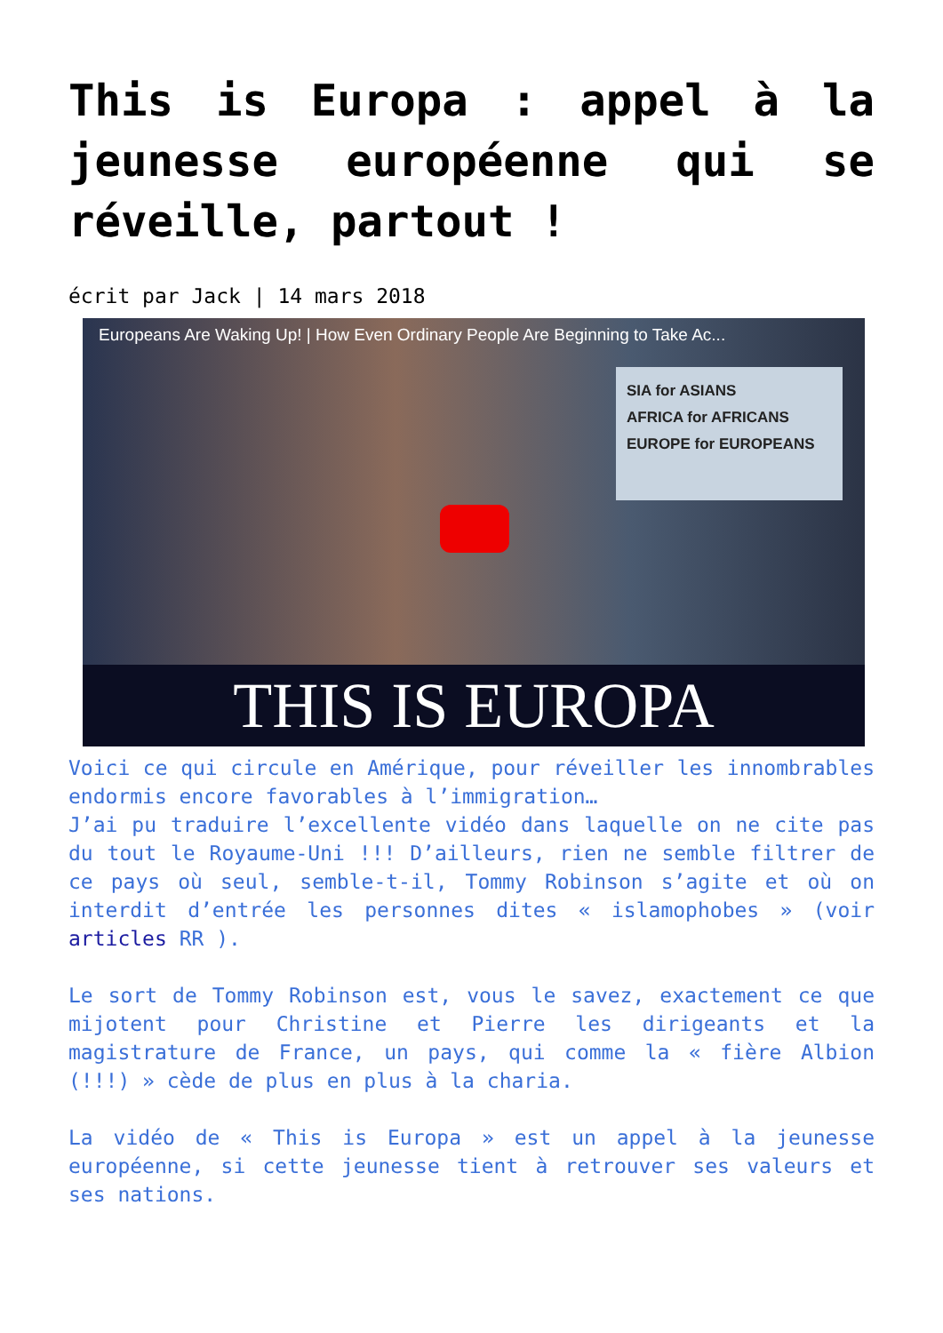This is Europa : appel à la jeunesse européenne qui se réveille, partout !
écrit par Jack | 14 mars 2018
Europeans Are Waking Up! | How Even Ordinary People Are Beginning to Take Ac...
SIA for ASIANS
AFRICA for AFRICANS
EUROPE for EUROPEANS
THIS IS EUROPA
Voici ce qui circule en Amérique, pour réveiller les innombrables endormis encore favorables à l’immigration…
J’ai pu traduire l’excellente vidéo dans laquelle on ne cite pas du tout le Royaume-Uni !!! D’ailleurs, rien ne semble filtrer de ce pays où seul, semble-t-il, Tommy Robinson s’agite et où on interdit d’entrée les personnes dites « islamophobes » (voir articles RR ).
Le sort de Tommy Robinson est, vous le savez, exactement ce que mijotent pour Christine et Pierre les dirigeants et la magistrature de France, un pays, qui comme la « fière Albion (!!!) » cède de plus en plus à la charia.
La vidéo de « This is Europa » est un appel à la jeunesse européenne, si cette jeunesse tient à retrouver ses valeurs et ses nations.